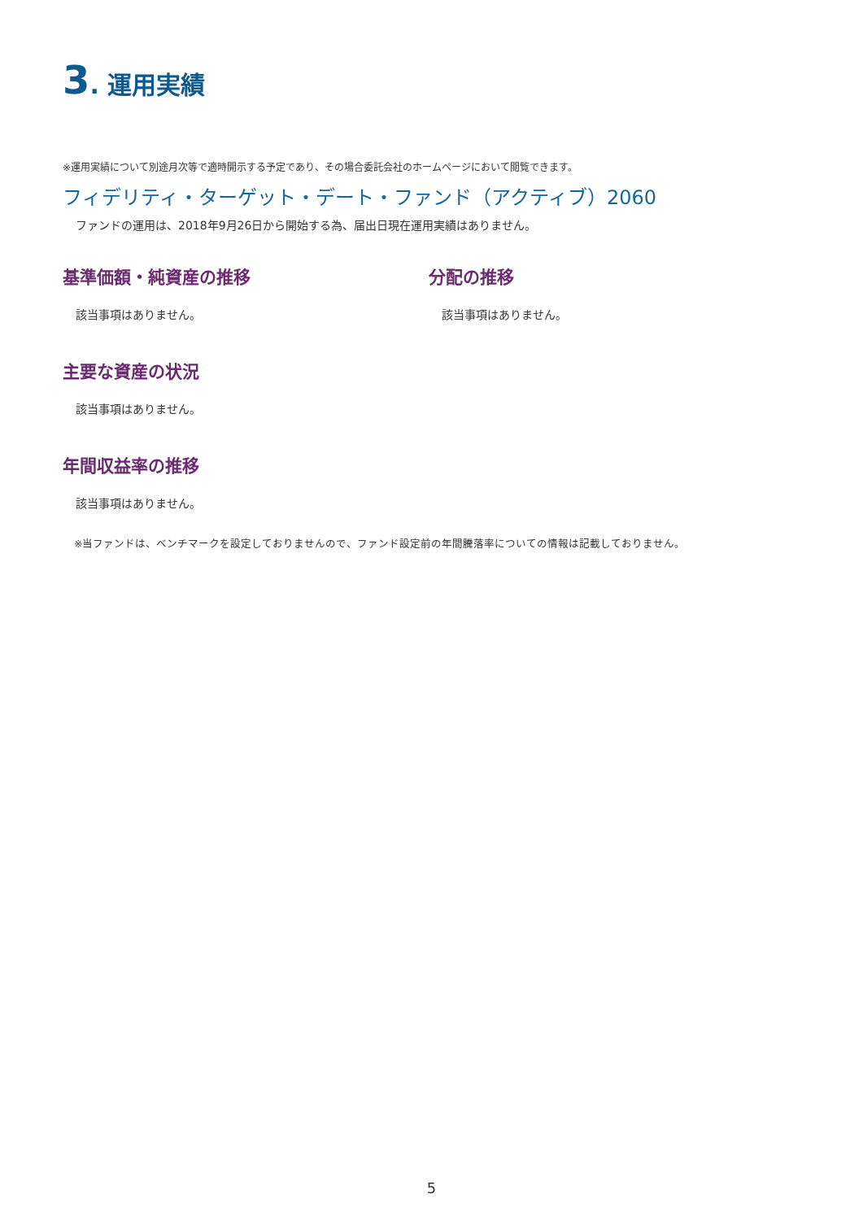3. 運用実績
※運用実績について別途月次等で適時開示する予定であり、その場合委託会社のホームページにおいて閲覧できます。
フィデリティ・ターゲット・デート・ファンド（アクティブ）2060
ファンドの運用は、2018年9月26日から開始する為、届出日現在運用実績はありません。
基準価額・純資産の推移
該当事項はありません。
分配の推移
該当事項はありません。
主要な資産の状況
該当事項はありません。
年間収益率の推移
該当事項はありません。
※当ファンドは、ベンチマークを設定しておりませんので、ファンド設定前の年間騰落率についての情報は記載しておりません。
5